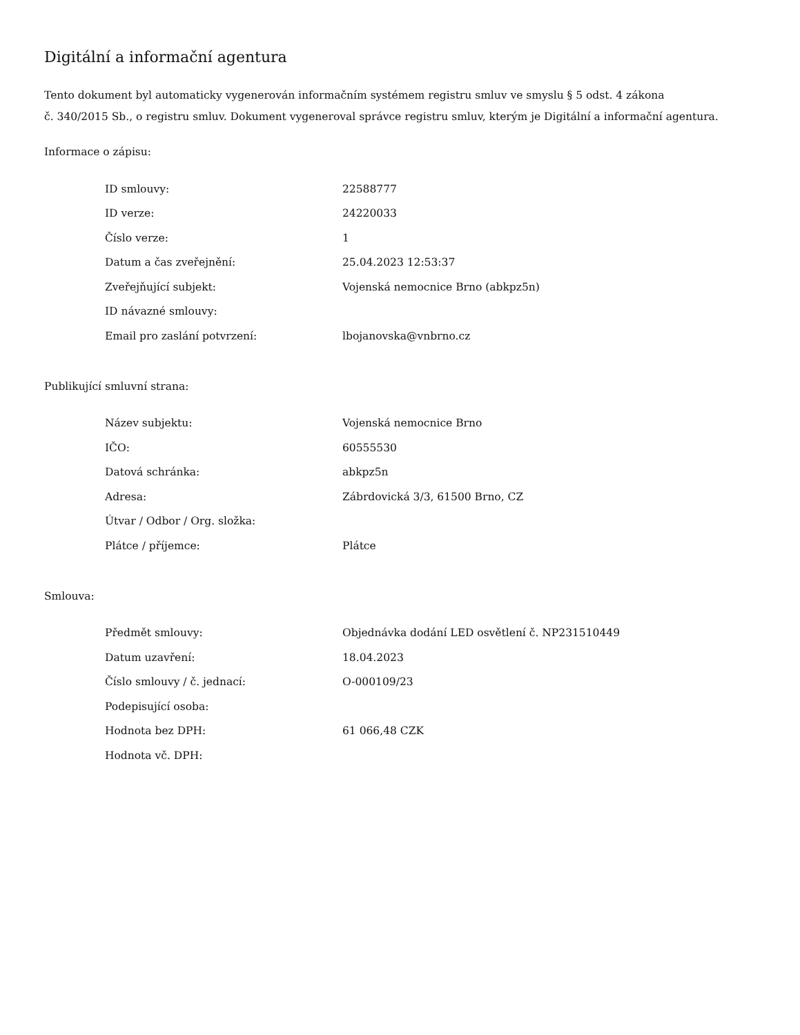Digitální a informační agentura
Tento dokument byl automaticky vygenerován informačním systémem registru smluv ve smyslu § 5 odst. 4 zákona
č. 340/2015 Sb., o registru smluv. Dokument vygeneroval správce registru smluv, kterým je Digitální a informační agentura.
Informace o zápisu:
| ID smlouvy: | 22588777 |
| ID verze: | 24220033 |
| Číslo verze: | 1 |
| Datum a čas zveřejnění: | 25.04.2023 12:53:37 |
| Zveřejňující subjekt: | Vojenská nemocnice Brno (abkpz5n) |
| ID návazné smlouvy: | |
| Email pro zaslání potvrzení: | lbojanovska@vnbrno.cz |
Publikující smluvní strana:
| Název subjektu: | Vojenská nemocnice Brno |
| IČO: | 60555530 |
| Datová schránka: | abkpz5n |
| Adresa: | Zábrdovická 3/3, 61500 Brno, CZ |
| Útvar / Odbor / Org. složka: | |
| Plátce / příjemce: | Plátce |
Smlouva:
| Předmět smlouvy: | Objednávka dodání LED osvětlení č. NP231510449 |
| Datum uzavření: | 18.04.2023 |
| Číslo smlouvy / č. jednací: | O-000109/23 |
| Podepisující osoba: | |
| Hodnota bez DPH: | 61 066,48 CZK |
| Hodnota vč. DPH: | |